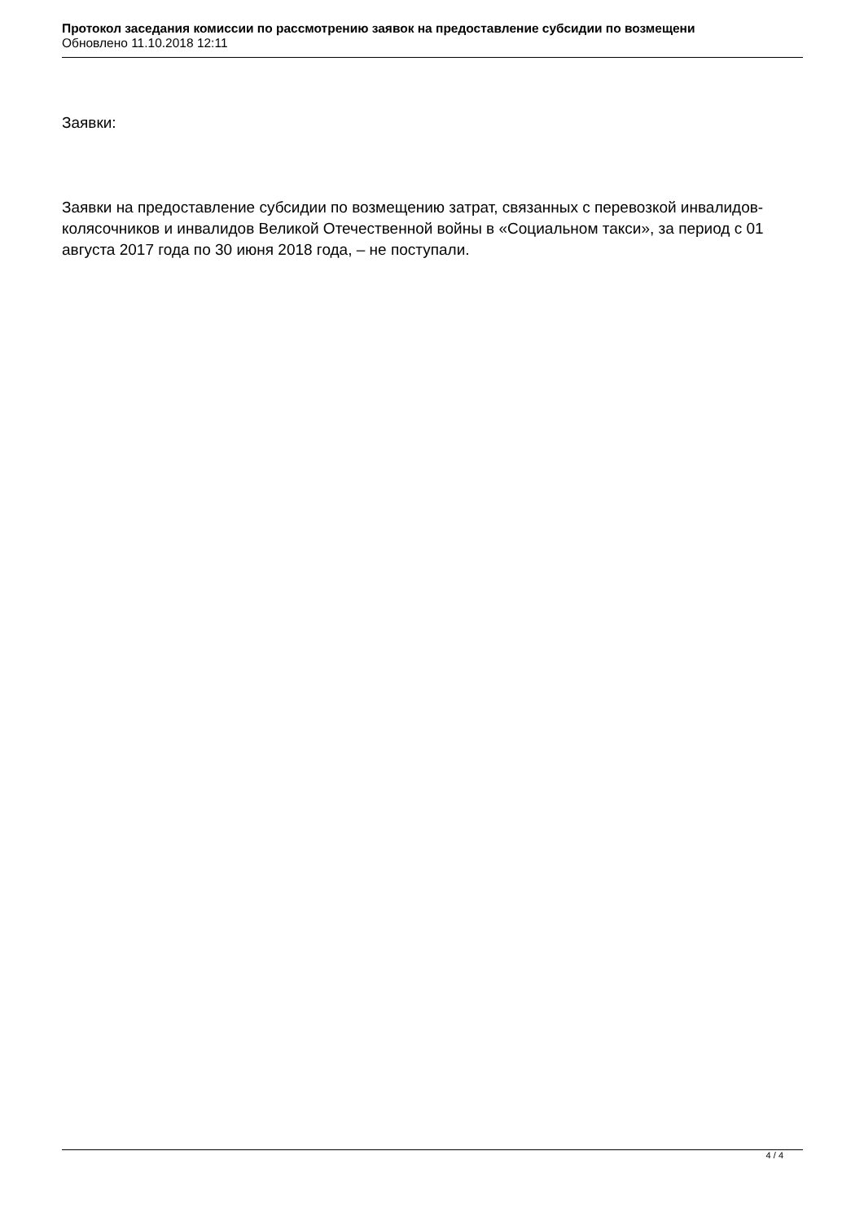Протокол заседания комиссии по рассмотрению заявок на предоставление субсидии по возмещени
Обновлено 11.10.2018 12:11
Заявки:
Заявки на предоставление субсидии по возмещению затрат, связанных с перевозкой инвалидов-колясочников и инвалидов Великой Отечественной войны в «Социальном такси», за период с 01 августа 2017 года по 30 июня 2018 года, – не поступали.
4 / 4